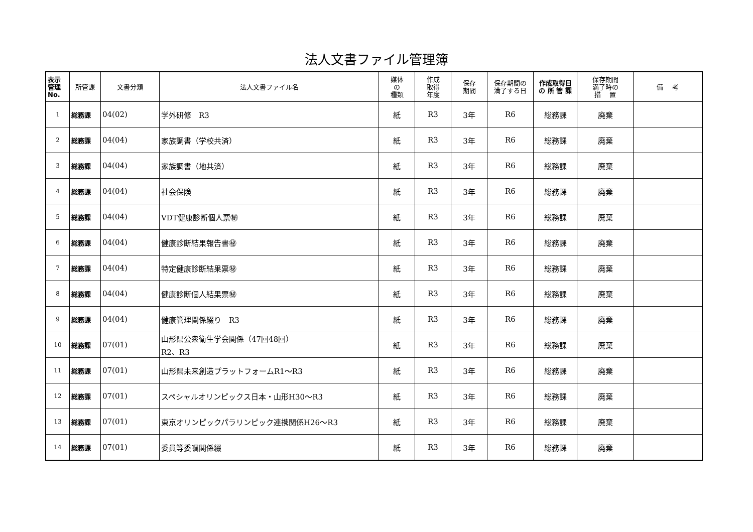法人文書ファイル管理簿
| 表示 管理 No. | 所管課 | 文書分類 | 法人文書ファイル名 | 媒体 の 種類 | 作成 取得 年度 | 保存 期間 | 保存期間の 満了する日 | 作成取得日 の 所 管 課 | 保存期間 満了時の 措 置 | 備 考 |
| --- | --- | --- | --- | --- | --- | --- | --- | --- | --- | --- |
| 1 | 総務課 | 04(02) | 学外研修 R3 | 紙 | R3 | 3年 | R6 | 総務課 | 廃棄 | |
| 2 | 総務課 | 04(04) | 家族調書（学校共済） | 紙 | R3 | 3年 | R6 | 総務課 | 廃棄 | |
| 3 | 総務課 | 04(04) | 家族調書（地共済） | 紙 | R3 | 3年 | R6 | 総務課 | 廃棄 | |
| 4 | 総務課 | 04(04) | 社会保険 | 紙 | R3 | 3年 | R6 | 総務課 | 廃棄 | |
| 5 | 総務課 | 04(04) | VDT健康診断個人票㊙ | 紙 | R3 | 3年 | R6 | 総務課 | 廃棄 | |
| 6 | 総務課 | 04(04) | 健康診断結果報告書㊙ | 紙 | R3 | 3年 | R6 | 総務課 | 廃棄 | |
| 7 | 総務課 | 04(04) | 特定健康診断結果票㊙ | 紙 | R3 | 3年 | R6 | 総務課 | 廃棄 | |
| 8 | 総務課 | 04(04) | 健康診断個人結果票㊙ | 紙 | R3 | 3年 | R6 | 総務課 | 廃棄 | |
| 9 | 総務課 | 04(04) | 健康管理関係綴り R3 | 紙 | R3 | 3年 | R6 | 総務課 | 廃棄 | |
| 10 | 総務課 | 07(01) | 山形県公衆衛生学会関係（47回48回） R2、R3 | 紙 | R3 | 3年 | R6 | 総務課 | 廃棄 | |
| 11 | 総務課 | 07(01) | 山形県未来創造プラットフォームR1～R3 | 紙 | R3 | 3年 | R6 | 総務課 | 廃棄 | |
| 12 | 総務課 | 07(01) | スペシャルオリンピックス日本・山形H30～R3 | 紙 | R3 | 3年 | R6 | 総務課 | 廃棄 | |
| 13 | 総務課 | 07(01) | 東京オリンピックパラリンピック連携関係H26～R3 | 紙 | R3 | 3年 | R6 | 総務課 | 廃棄 | |
| 14 | 総務課 | 07(01) | 委員等委嘱関係綴 | 紙 | R3 | 3年 | R6 | 総務課 | 廃棄 | |